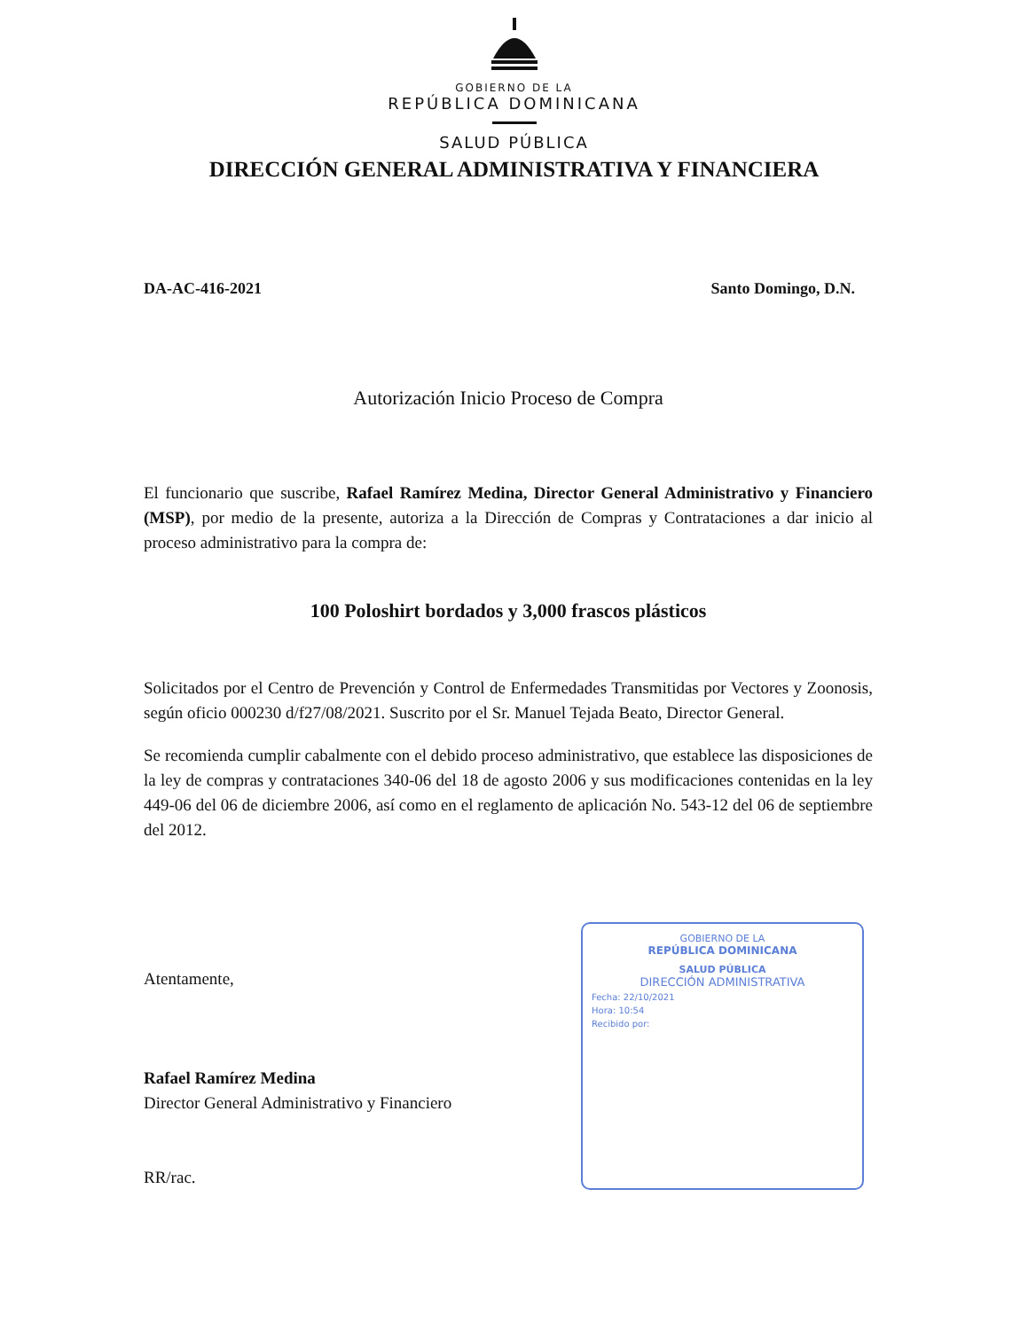GOBIERNO DE LA
REPÚBLICA DOMINICANA
SALUD PÚBLICA
DIRECCIÓN GENERAL ADMINISTRATIVA Y FINANCIERA
DA-AC-416-2021 Santo Domingo, D.N.
Autorización Inicio Proceso de Compra
El funcionario que suscribe, Rafael Ramírez Medina, Director General Administrativo y Financiero (MSP), por medio de la presente, autoriza a la Dirección de Compras y Contrataciones a dar inicio al proceso administrativo para la compra de:
100 Poloshirt bordados y 3,000 frascos plásticos
Solicitados por el Centro de Prevención y Control de Enfermedades Transmitidas por Vectores y Zoonosis, según oficio 000230 d/f27/08/2021. Suscrito por el Sr. Manuel Tejada Beato, Director General.
Se recomienda cumplir cabalmente con el debido proceso administrativo, que establece las disposiciones de la ley de compras y contrataciones 340-06 del 18 de agosto 2006 y sus modificaciones contenidas en la ley 449-06 del 06 de diciembre 2006, así como en el reglamento de aplicación No. 543-12 del 06 de septiembre del 2012.
Atentamente,
Rafael Ramírez Medina
Director General Administrativo y Financiero
RR/rac.
GOBIERNO DE LA
REPÚBLICA DOMINICANA
SALUD PÚBLICA
DIRECCIÓN ADMINISTRATIVA
Fecha: 22/10/2021
Hora: 10:54
Recibido por: